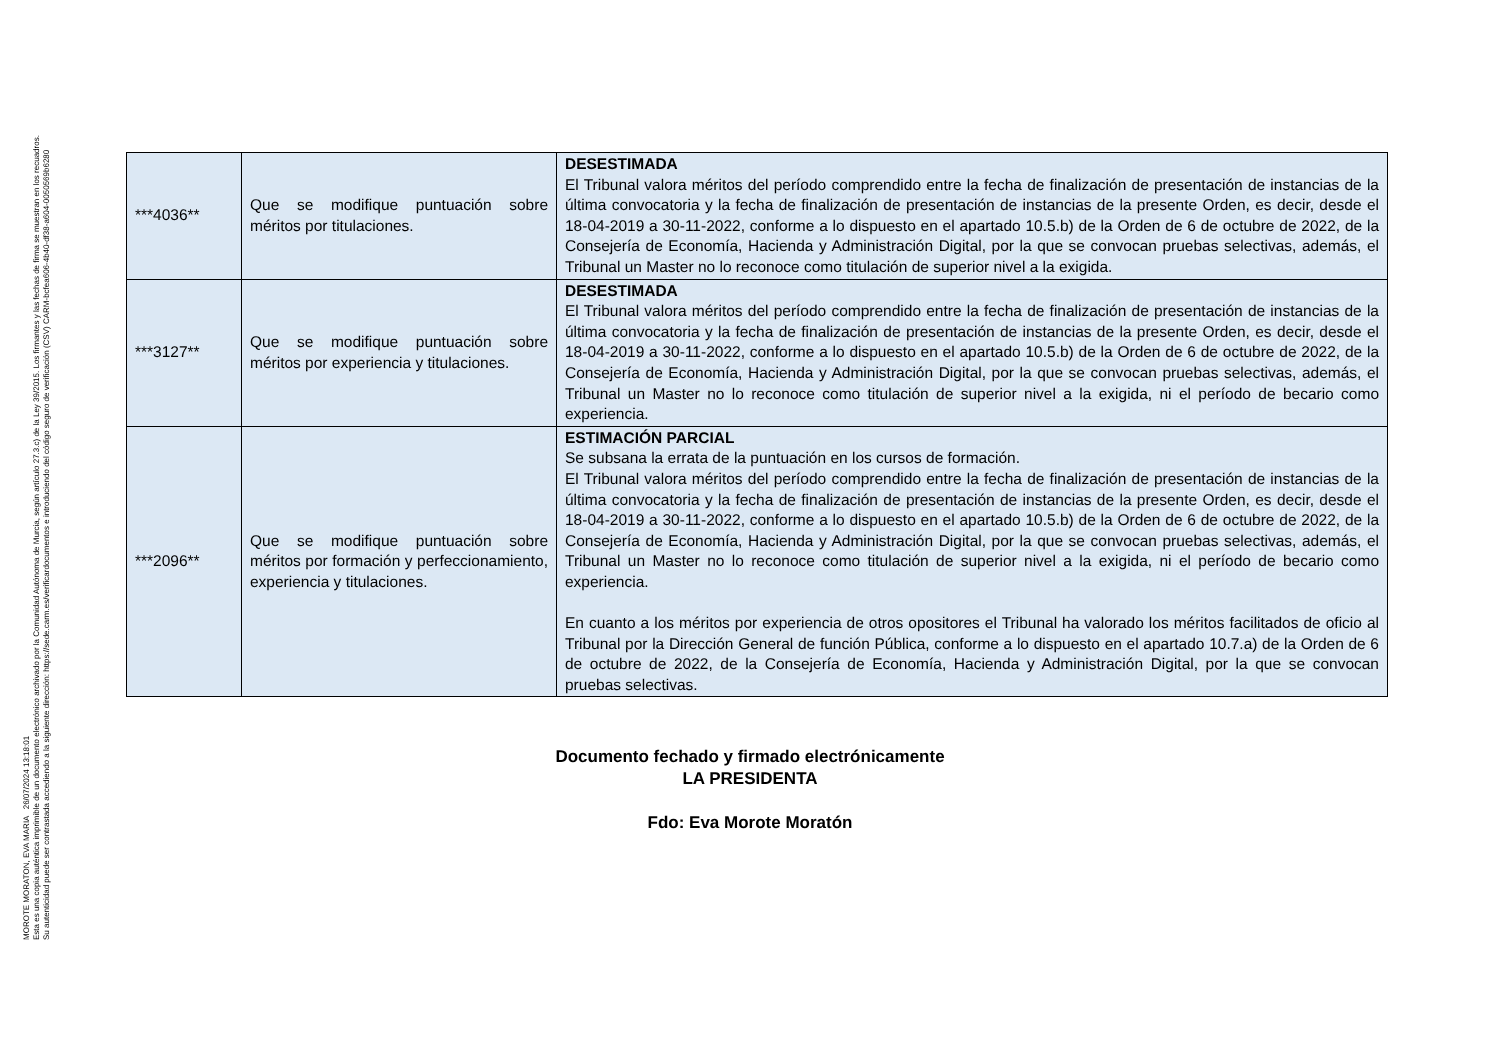MOROTE MORATON, EVA MARIA 26/07/2024 13:18:01
Esta es una copia auténtica imprimible de un documento electrónico archivado por la Comunidad Autónoma de Murcia, según artículo 27.3.c) de la Ley 39/2015. Los firmantes y las fechas de firma se muestran en los recuadros.
Su autenticidad puede ser contrastada accediendo a la siguiente dirección: https://sede.carm.es/verificardocumentos e introduciendo del código seguro de verificación (CSV) CARM-bcfea606-4b40-df38-a604-0050569b6280
| ***4036** | Que se modifique puntuación sobre méritos por titulaciones. | DESESTIMADA El Tribunal valora méritos del período comprendido entre la fecha de finalización de presentación de instancias de la última convocatoria y la fecha de finalización de presentación de instancias de la presente Orden, es decir, desde el 18-04-2019 a 30-11-2022, conforme a lo dispuesto en el apartado 10.5.b) de la Orden de 6 de octubre de 2022, de la Consejería de Economía, Hacienda y Administración Digital, por la que se convocan pruebas selectivas, además, el Tribunal un Master no lo reconoce como titulación de superior nivel a la exigida. |
| ***3127** | Que se modifique puntuación sobre méritos por experiencia y titulaciones. | DESESTIMADA El Tribunal valora méritos del período comprendido entre la fecha de finalización de presentación de instancias de la última convocatoria y la fecha de finalización de presentación de instancias de la presente Orden, es decir, desde el 18-04-2019 a 30-11-2022, conforme a lo dispuesto en el apartado 10.5.b) de la Orden de 6 de octubre de 2022, de la Consejería de Economía, Hacienda y Administración Digital, por la que se convocan pruebas selectivas, además, el Tribunal un Master no lo reconoce como titulación de superior nivel a la exigida, ni el período de becario como experiencia. |
| ***2096** | Que se modifique puntuación sobre méritos por formación y perfeccionamiento, experiencia y titulaciones. | ESTIMACIÓN PARCIAL Se subsana la errata de la puntuación en los cursos de formación. El Tribunal valora méritos del período comprendido entre la fecha de finalización de presentación de instancias de la última convocatoria y la fecha de finalización de presentación de instancias de la presente Orden, es decir, desde el 18-04-2019 a 30-11-2022, conforme a lo dispuesto en el apartado 10.5.b) de la Orden de 6 de octubre de 2022, de la Consejería de Economía, Hacienda y Administración Digital, por la que se convocan pruebas selectivas, además, el Tribunal un Master no lo reconoce como titulación de superior nivel a la exigida, ni el período de becario como experiencia. En cuanto a los méritos por experiencia de otros opositores el Tribunal ha valorado los méritos facilitados de oficio al Tribunal por la Dirección General de función Pública, conforme a lo dispuesto en el apartado 10.7.a) de la Orden de 6 de octubre de 2022, de la Consejería de Economía, Hacienda y Administración Digital, por la que se convocan pruebas selectivas. |
Documento fechado y firmado electrónicamente
LA PRESIDENTA
Fdo: Eva Morote Moratón